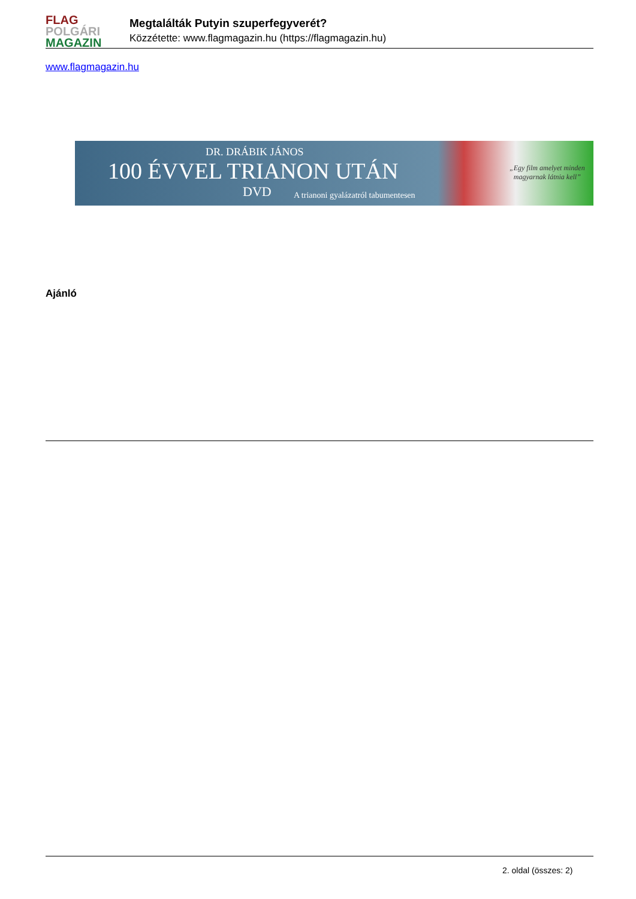FLAG
POLGÁRI
MAGAZIN
Megtalálták Putyin szuperfegyverét?
Közzétette: www.flagmagazin.hu (https://flagmagazin.hu)
www.flagmagazin.hu
DR. DRÁBIK JÁNOS
100 ÉVVEL TRIANON UTÁN
DVD
A trianoni gyalázatról tabumentesen
„Egy film amelyet minden
magyarnak látnia kell”
Ajánló
2. oldal (összes: 2)